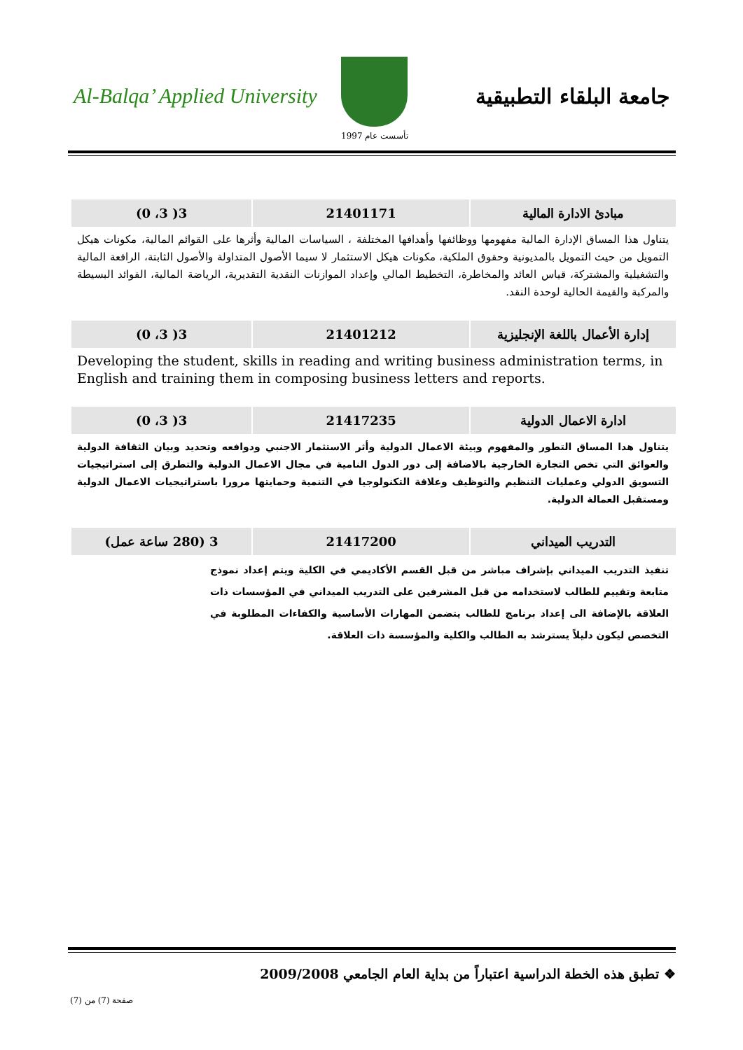Al-Balqa’ Applied University جامعة البلقاء التطبيقية
تأسست عام 1997
| مبادئ الادارة المالية | 21401171 | 3( 3، 0) |
يتناول هذا المساق الإدارة المالية مفهومها ووظائفها وأهدافها المختلفة ، السياسات المالية وأثرها على القوائم المالية، مكونات هيكل التمويل من حيث التمويل بالمديونية وحقوق الملكية، مكونات هيكل الاستثمار لا سيما الأصول المتداولة والأصول الثابتة، الرافعة المالية والتشغيلية والمشتركة، قياس العائد والمخاطرة، التخطيط المالي وإعداد الموازنات النقدية التقديرية، الرياضة المالية، الفوائد البسيطة والمركبة والقيمة الحالية لوحدة النقد.
| إدارة الأعمال باللغة الإنجليزية | 21401212 | 3( 3، 0) |
Developing the student, skills in reading and writing business administration terms, in English and training them in composing business letters and reports.
| ادارة الاعمال الدولية | 21417235 | 3( 3، 0) |
يتناول هدا المساق التطور والمفهوم وبيئة الاعمال الدولية وأثر الاستثمار الاجنبي ودوافعه وتحديد وبيان الثقافة الدولية والعوائق التي تخص التجارة الخارجية بالاضافة إلى دور الدول النامية في مجال الاعمال الدولية والتطرق إلى استراتيجيات التسويق الدولي وعمليات التنظيم والتوظيف وعلاقة التكنولوجيا في التنمية وحمايتها مرورا باستراتيجيات الاعمال الدولية ومستقبل العمالة الدولية.
| التدريب الميداني | 21417200 | 3 (280 ساعة عمل) |
تنفيذ التدريب الميداني بإشراف مباشر من قبل القسم الأكاديمي في الكلية ويتم إعداد نموذج متابعة وتقييم للطالب لاستخدامه من قبل المشرفين على التدريب الميداني في المؤسسات ذات العلاقة بالإضافة الى إعداد برنامج للطالب يتضمن المهارات الأساسية والكفاءات المطلوبة في التخصص ليكون دليلاً يسترشد به الطالب والكلية والمؤسسة ذات العلاقة.
❖ تطبق هذه الخطة الدراسية اعتباراً من بداية العام الجامعي 2009/2008
صفحة (7) من (7)